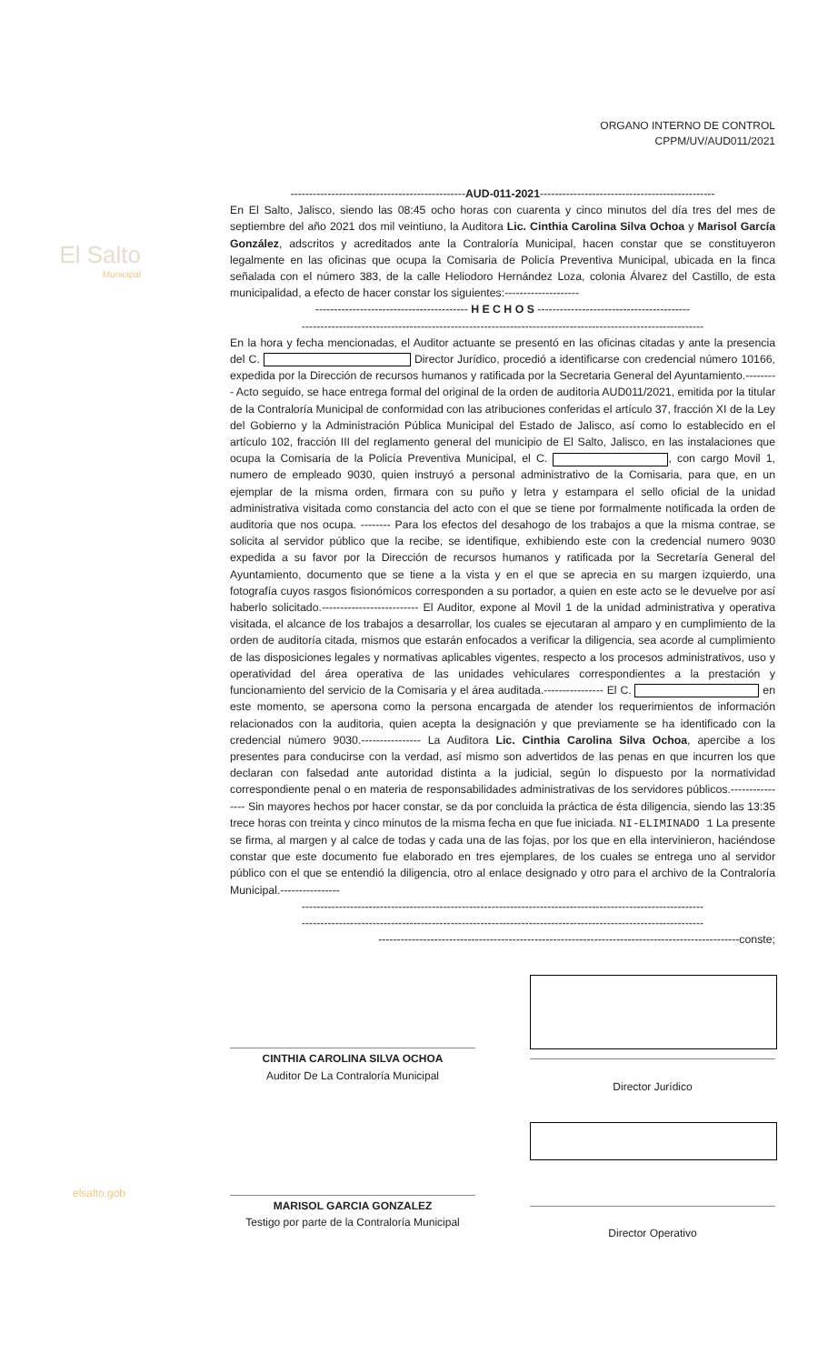El Salto
Municipal
elsalto.gob
ORGANO INTERNO DE CONTROL
CPPM/UV/AUD011/2021
-----------------------------------------------AUD-011-2021-----------------------------------------------
En El Salto, Jalisco, siendo las 08:45 ocho horas con cuarenta y cinco minutos del día tres del mes de septiembre del año 2021 dos mil veintiuno, la Auditora Lic. Cinthia Carolina Silva Ochoa y Marisol García González, adscritos y acreditados ante la Contraloría Municipal, hacen constar que se constituyeron legalmente en las oficinas que ocupa la Comisaria de Policía Preventiva Municipal, ubicada en la finca señalada con el número 383, de la calle Heliodoro Hernández Loza, colonia Álvarez del Castillo, de esta municipalidad, a efecto de hacer constar los siguientes:--------------------
----------------------------------------- H E C H O S -----------------------------------------
------------------------------------------------------------------------------------------------------------
En la hora y fecha mencionadas, el Auditor actuante se presentó en las oficinas citadas y ante la presencia del C. Director Jurídico, procedió a identificarse con credencial número 10166, expedida por la Dirección de recursos humanos y ratificada por la Secretaria General del Ayuntamiento.--------- Acto seguido, se hace entrega formal del original de la orden de auditoria AUD011/2021, emitida por la titular de la Contraloría Municipal de conformidad con las atribuciones conferidas el artículo 37, fracción XI de la Ley del Gobierno y la Administración Pública Municipal del Estado de Jalisco, así como lo establecido en el artículo 102, fracción III del reglamento general del municipio de El Salto, Jalisco, en las instalaciones que ocupa la Comisaria de la Policía Preventiva Municipal, el C. , con cargo Movil 1, numero de empleado 9030, quien instruyó a personal administrativo de la Comisaria, para que, en un ejemplar de la misma orden, firmara con su puño y letra y estampara el sello oficial de la unidad administrativa visitada como constancia del acto con el que se tiene por formalmente notificada la orden de auditoria que nos ocupa. -------- Para los efectos del desahogo de los trabajos a que la misma contrae, se solicita al servidor público que la recibe, se identifique, exhibiendo este con la credencial numero 9030 expedida a su favor por la Dirección de recursos humanos y ratificada por la Secretaría General del Ayuntamiento, documento que se tiene a la vista y en el que se aprecia en su margen izquierdo, una fotografía cuyos rasgos fisionómicos corresponden a su portador, a quien en este acto se le devuelve por así haberlo solicitado.-------------------------- El Auditor, expone al Movil 1 de la unidad administrativa y operativa visitada, el alcance de los trabajos a desarrollar, los cuales se ejecutaran al amparo y en cumplimiento de la orden de auditoría citada, mismos que estarán enfocados a verificar la diligencia, sea acorde al cumplimiento de las disposiciones legales y normativas aplicables vigentes, respecto a los procesos administrativos, uso y operatividad del área operativa de las unidades vehiculares correspondientes a la prestación y funcionamiento del servicio de la Comisaria y el área auditada.---------------- El C. en este momento, se apersona como la persona encargada de atender los requerimientos de información relacionados con la auditoria, quien acepta la designación y que previamente se ha identificado con la credencial número 9030.---------------- La Auditora Lic. Cinthia Carolina Silva Ochoa, apercibe a los presentes para conducirse con la verdad, así mismo son advertidos de las penas en que incurren los que declaran con falsedad ante autoridad distinta a la judicial, según lo dispuesto por la normatividad correspondiente penal o en materia de responsabilidades administrativas de los servidores públicos.---------------- Sin mayores hechos por hacer constar, se da por concluida la práctica de ésta diligencia, siendo las 13:35 trece horas con treinta y cinco minutos de la misma fecha en que fue iniciada. NI-ELIMINADO 1 La presente se firma, al margen y al calce de todas y cada una de las fojas, por los que en ella intervinieron, haciéndose constar que este documento fue elaborado en tres ejemplares, de los cuales se entrega uno al servidor público con el que se entendió la diligencia, otro al enlace designado y otro para el archivo de la Contraloría Municipal.----------------
------------------------------------------------------------------------------------------------------------
------------------------------------------------------------------------------------------------------------
-------------------------------------------------------------------------------------------------conste;
CINTHIA CAROLINA SILVA OCHOA
Auditor De La Contraloría Municipal
Director Jurídico
MARISOL GARCIA GONZALEZ
Testigo por parte de la Contraloría Municipal
Director Operativo